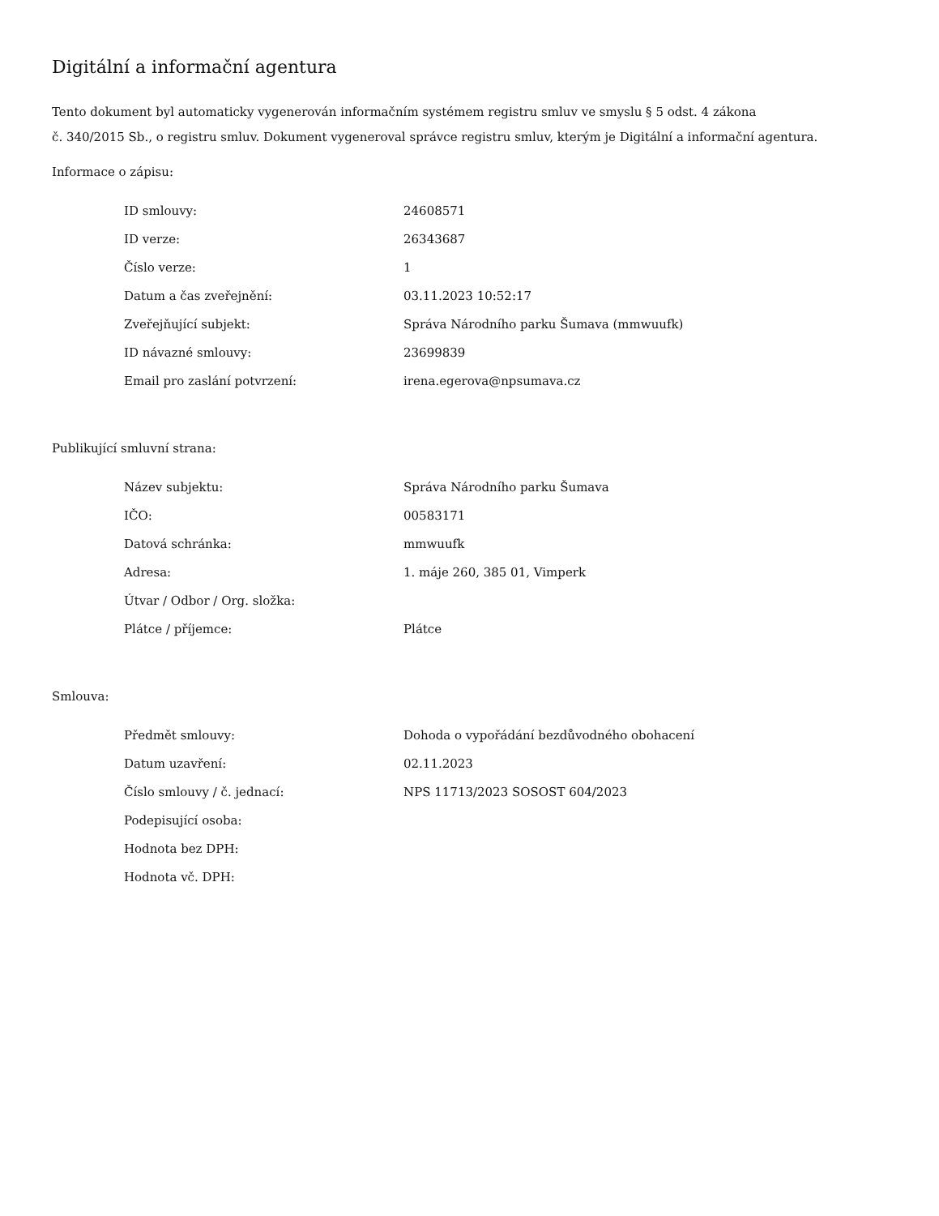Digitální a informační agentura
Tento dokument byl automaticky vygenerován informačním systémem registru smluv ve smyslu § 5 odst. 4 zákona
č. 340/2015 Sb., o registru smluv. Dokument vygeneroval správce registru smluv, kterým je Digitální a informační agentura.
Informace o zápisu:
| ID smlouvy: | 24608571 |
| ID verze: | 26343687 |
| Číslo verze: | 1 |
| Datum a čas zveřejnění: | 03.11.2023 10:52:17 |
| Zveřejňující subjekt: | Správa Národního parku Šumava (mmwuufk) |
| ID návazné smlouvy: | 23699839 |
| Email pro zaslání potvrzení: | irena.egerova@npsumava.cz |
Publikující smluvní strana:
| Název subjektu: | Správa Národního parku Šumava |
| IČO: | 00583171 |
| Datová schránka: | mmwuufk |
| Adresa: | 1. máje 260, 385 01, Vimperk |
| Útvar / Odbor / Org. složka: | |
| Plátce / příjemce: | Plátce |
Smlouva:
| Předmět smlouvy: | Dohoda o vypořádání bezdůvodného obohacení |
| Datum uzavření: | 02.11.2023 |
| Číslo smlouvy / č. jednací: | NPS 11713/2023 SOSOST 604/2023 |
| Podepisující osoba: | |
| Hodnota bez DPH: | |
| Hodnota vč. DPH: | |